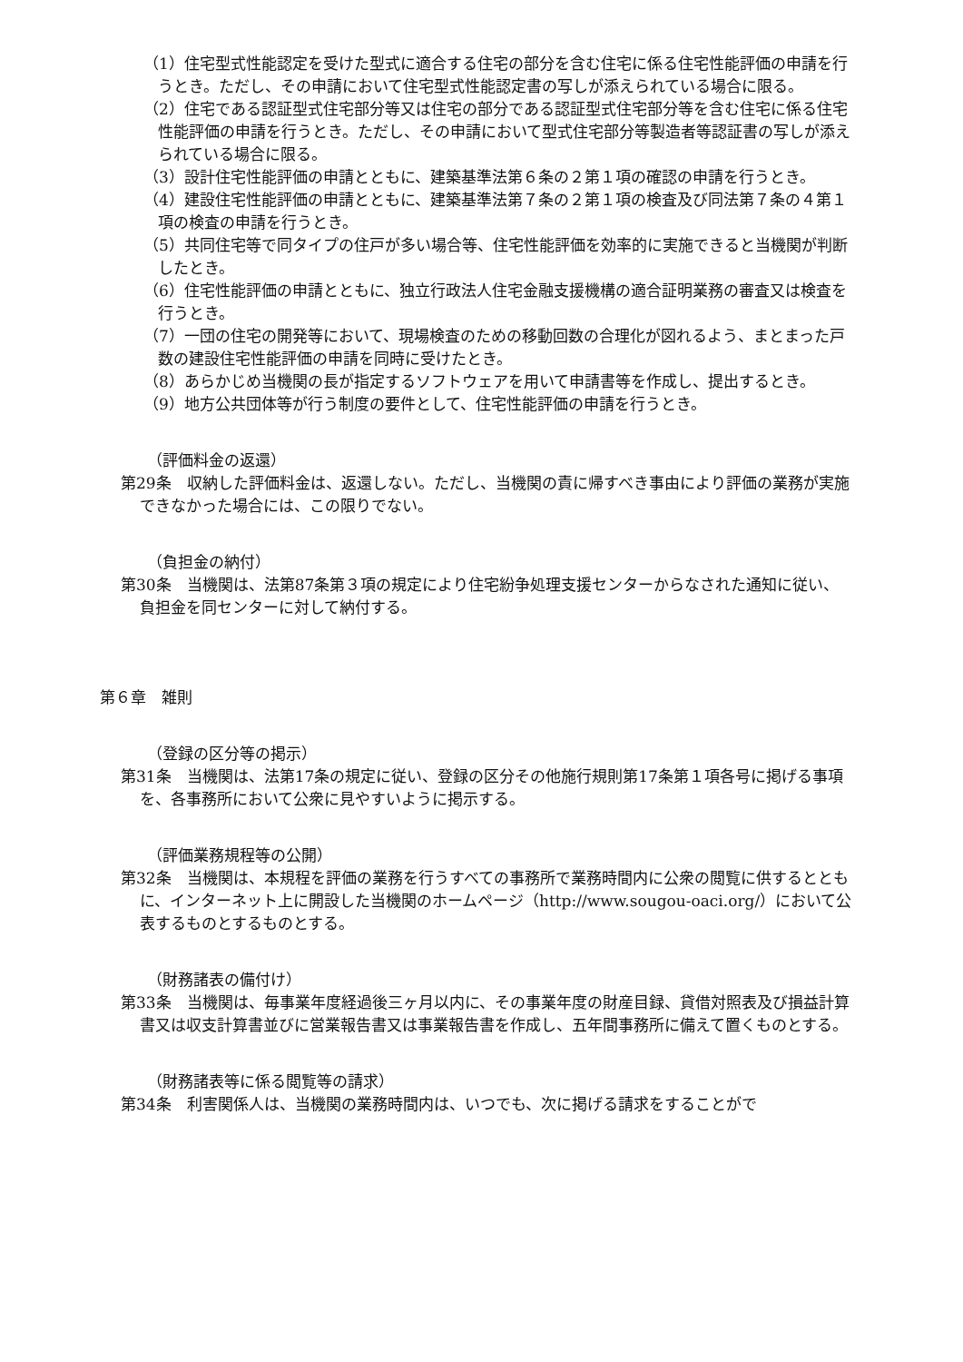（1）住宅型式性能認定を受けた型式に適合する住宅の部分を含む住宅に係る住宅性能評価の申請を行うとき。ただし、その申請において住宅型式性能認定書の写しが添えられている場合に限る。
（2）住宅である認証型式住宅部分等又は住宅の部分である認証型式住宅部分等を含む住宅に係る住宅性能評価の申請を行うとき。ただし、その申請において型式住宅部分等製造者等認証書の写しが添えられている場合に限る。
（3）設計住宅性能評価の申請とともに、建築基準法第６条の２第１項の確認の申請を行うとき。
（4）建設住宅性能評価の申請とともに、建築基準法第７条の２第１項の検査及び同法第７条の４第１項の検査の申請を行うとき。
（5）共同住宅等で同タイプの住戸が多い場合等、住宅性能評価を効率的に実施できると当機関が判断したとき。
（6）住宅性能評価の申請とともに、独立行政法人住宅金融支援機構の適合証明業務の審査又は検査を行うとき。
（7）一団の住宅の開発等において、現場検査のための移動回数の合理化が図れるよう、まとまった戸数の建設住宅性能評価の申請を同時に受けたとき。
（8）あらかじめ当機関の長が指定するソフトウェアを用いて申請書等を作成し、提出するとき。
（9）地方公共団体等が行う制度の要件として、住宅性能評価の申請を行うとき。
（評価料金の返還）
第29条　収納した評価料金は、返還しない。ただし、当機関の責に帰すべき事由により評価の業務が実施できなかった場合には、この限りでない。
（負担金の納付）
第30条　当機関は、法第87条第３項の規定により住宅紛争処理支援センターからなされた通知に従い、負担金を同センターに対して納付する。
第６章　雑則
（登録の区分等の掲示）
第31条　当機関は、法第17条の規定に従い、登録の区分その他施行規則第17条第１項各号に掲げる事項を、各事務所において公衆に見やすいように掲示する。
（評価業務規程等の公開）
第32条　当機関は、本規程を評価の業務を行うすべての事務所で業務時間内に公衆の閲覧に供するとともに、インターネット上に開設した当機関のホームページ（http://www.sougou-oaci.org/）において公表するものとするものとする。
（財務諸表の備付け）
第33条　当機関は、毎事業年度経過後三ヶ月以内に、その事業年度の財産目録、貸借対照表及び損益計算書又は収支計算書並びに営業報告書又は事業報告書を作成し、五年間事務所に備えて置くものとする。
（財務諸表等に係る閲覧等の請求）
第34条　利害関係人は、当機関の業務時間内は、いつでも、次に掲げる請求をすることがで